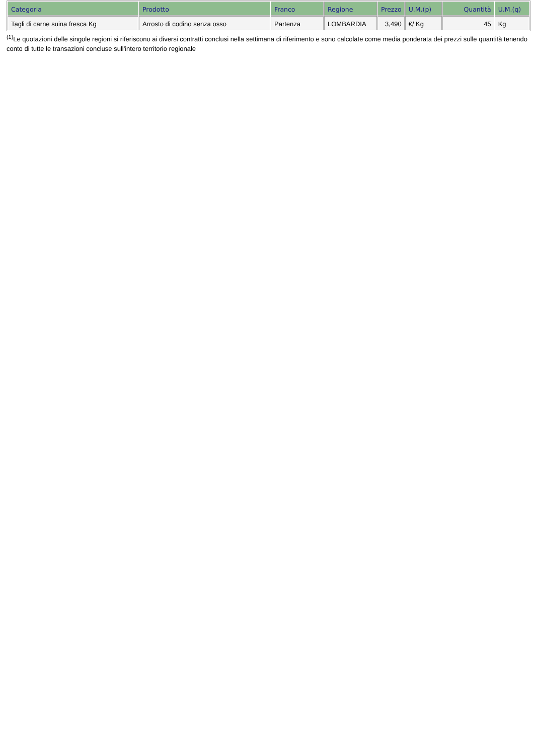| Categoria | Prodotto | Franco | Regione | Prezzo | U.M.(p) | Quantità | U.M.(q) |
| --- | --- | --- | --- | --- | --- | --- | --- |
| Tagli di carne suina fresca Kg | Arrosto di codino senza osso | Partenza | LOMBARDIA | 3,490 | €/ Kg | 45 | Kg |
<sup>(1)</sup> Le quotazioni delle singole regioni si riferiscono ai diversi contratti conclusi nella settimana di riferimento e sono calcolate come media ponderata dei prezzi sulle quantità tenendo conto di tutte le transazioni concluse sull'intero territorio regionale